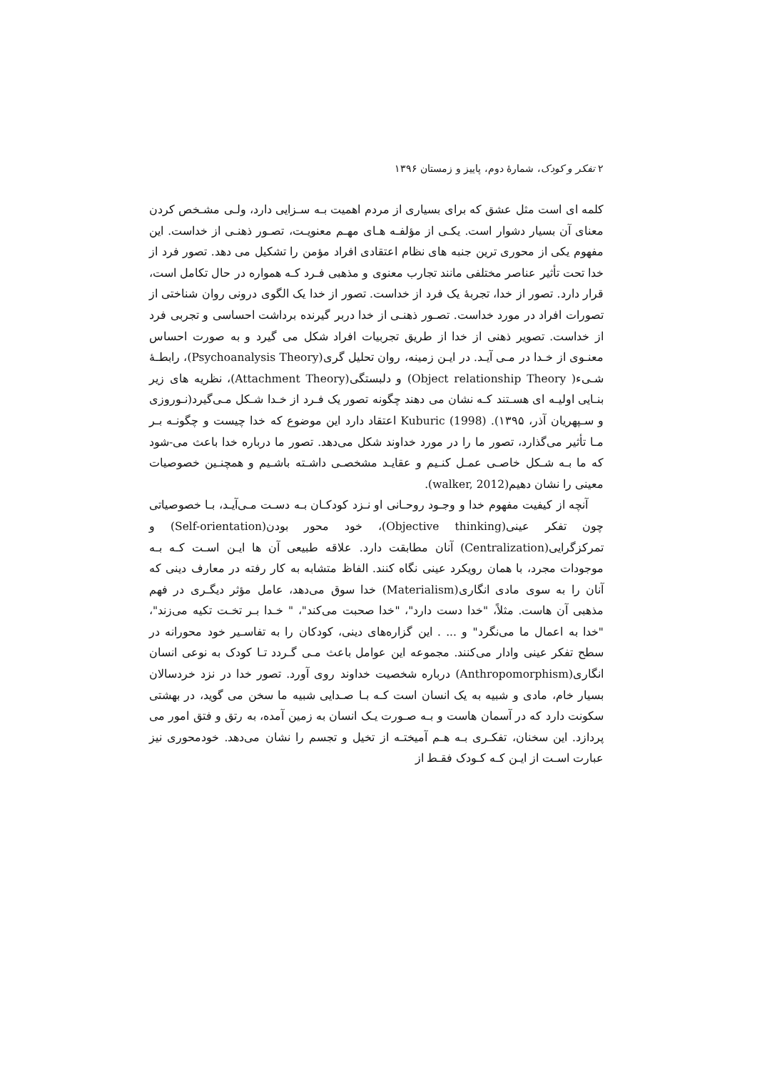۲ تفکر و کودک، شمارهٔ دوم، پاییز و زمستان ۱۳۹۶
کلمه ای است مثل عشق که برای بسیاری از مردم اهمیت بـه سـزایی دارد، ولـی مشـخص کردن معنای آن بسیار دشوار است. یکـی از مؤلفـه هـای مهـم معنویـت، تصـور ذهنـی از خداست. این مفهوم یکی از محوری ترین جنبه های نظام اعتقادی افراد مؤمن را تشکیل می دهد. تصور فرد از خدا تحت تأثیر عناصر مختلفی مانند تجارب معنوی و مذهبی فـرد کـه همواره در حال تکامل است، قرار دارد. تصور از خدا، تجربهٔ یک فرد از خداست. تصور از خدا یک الگوی درونی روان شناختی از تصورات افراد در مورد خداست. تصـور ذهنـی از خدا دربر گیرنده برداشت احساسی و تجربی فرد از خداست. تصویر ذهنی از خدا از طریق تجربیات افراد شکل می گیرد و به صورت احساس معنـوی از خـدا در مـی آیـد. در ایـن زمینه، روان تحلیل گری(Psychoanalysis Theory)، رابطـهٔ شـیء( Object relationship Theory) و دلبستگی(Attachment Theory)، نظریه های زیر بنـایی اولیـه ای هسـتند کـه نشان می دهند چگونه تصور یک فـرد از خـدا شـکل مـی‌گیرد(نـوروزی و سـپهریان آذر، ۱۳۹۵). Kuburic (1998) اعتقاد دارد این موضوع که خدا چیست و چگونـه بـر مـا تأثیر می‌گذارد، تصور ما را در مورد خداوند شکل می‌دهد. تصور ما درباره خدا باعث می-شود که ما بـه شـکل خاصـی عمـل کنـیم و عقایـد مشخصـی داشـته باشـیم و همچنـین خصوصیات معینی را نشان دهیم(walker, 2012).
آنچه از کیفیت مفهوم خدا و وجـود روحـانی او نـزد کودکـان بـه دسـت مـی‌آیـد، بـا خصوصیاتی چون تفکر عینی(Objective thinking)، خود محور بودن(Self-orientation) و تمرکزگرایی(Centralization) آنان مطابقت دارد. علاقه طبیعی آن ها ایـن اسـت کـه بـه موجودات مجرد، با همان رویکرد عینی نگاه کنند. الفاظ متشابه به کار رفته در معارف دینی که آنان را به سوی مادی انگاری(Materialism) خدا سوق می‌دهد، عامل مؤثر دیگـری در فهم مذهبی آن هاست. مثلاً، "خدا دست دارد"، "خدا صحبت می‌کند"، " خـدا بـر تخـت تکیه می‌زند"، "خدا به اعمال ما می‌نگرد" و ... . این گزاره‌های دینی، کودکان را به تفاسـیر خود محورانه در سطح تفکر عینی وادار می‌کنند. مجموعه این عوامل باعث مـی گـردد تـا کودک به نوعی انسان انگاری(Anthropomorphism) درباره شخصیت خداوند روی آورد. تصور خدا در نزد خردسالان بسیار خام، مادی و شبیه به یک انسان است کـه بـا صـدایی شبیه ما سخن می گوید، در بهشتی سکونت دارد که در آسمان هاست و بـه صـورت یـک انسان به زمین آمده، به رتق و فتق امور می پردازد. این سخنان، تفکـری بـه هـم آمیختـه از تخیل و تجسم را نشان می‌دهد. خودمحوری نیز عبارت اسـت از ایـن کـه کـودک فقـط از